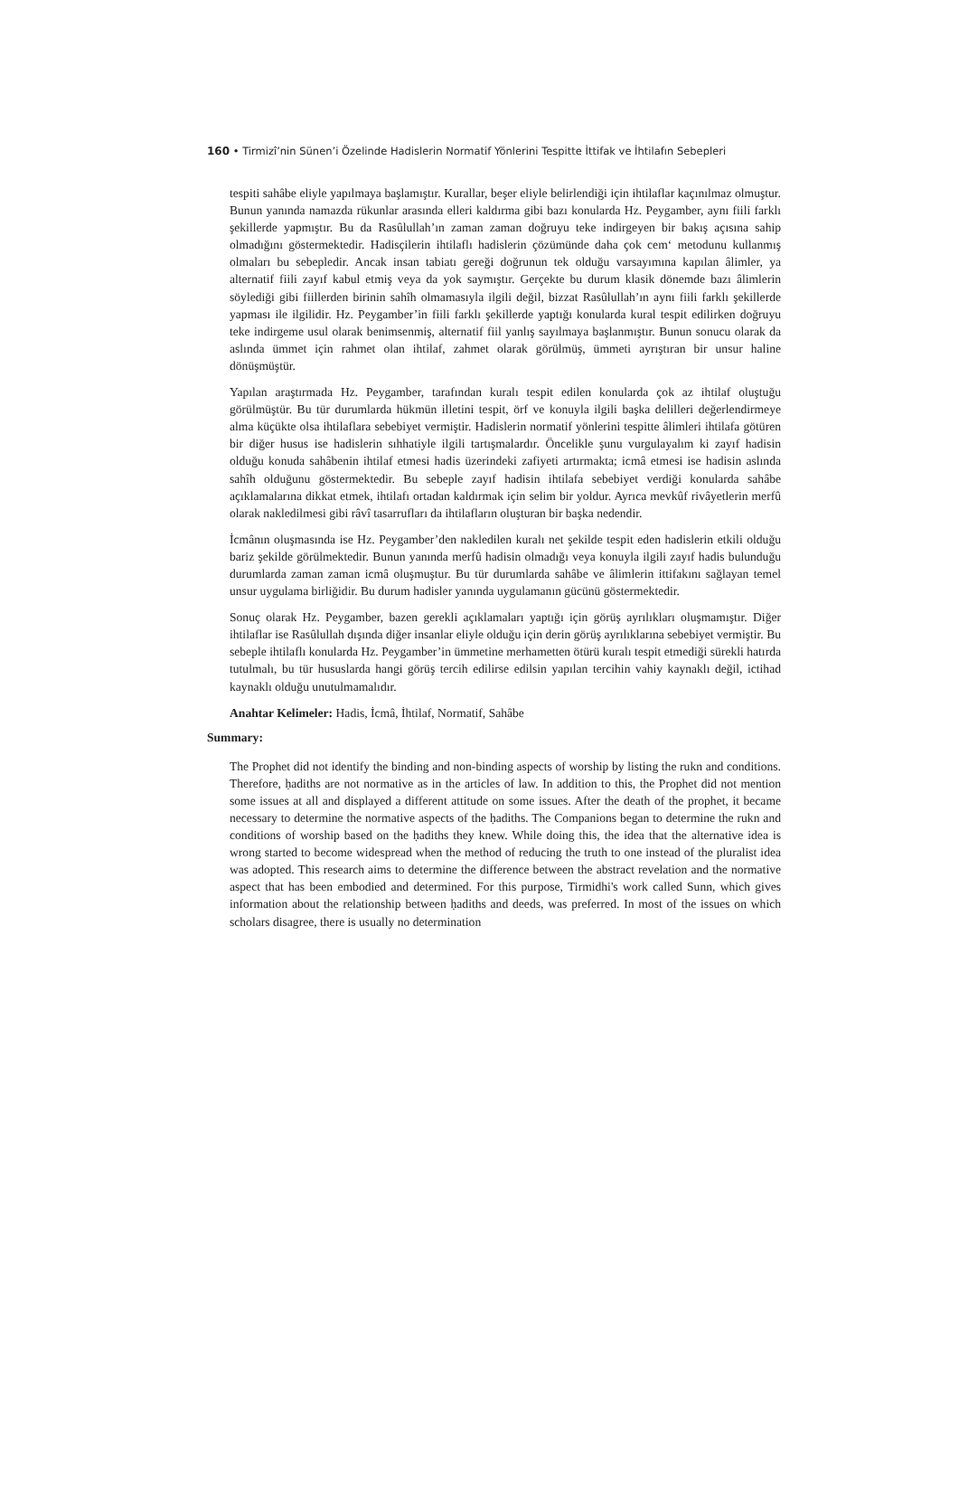160 • Tirmizî’nin Sünen’i Özelinde Hadislerin Normatif Yönlerini Tespitte İttifak ve İhtilafın Sebepleri
tespiti sahâbe eliyle yapılmaya başlamıştır. Kurallar, beşer eliyle belirlendiği için ihtilaflar kaçınılmaz olmuştur. Bunun yanında namazda rükunlar arasında elleri kaldırma gibi bazı konularda Hz. Peygamber, aynı fiili farklı şekillerde yapmıştır. Bu da Rasûlullah’ın zaman zaman doğruyu teke indirgeyen bir bakış açısına sahip olmadığını göstermektedir. Hadisçilerin ihtilaflı hadislerin çözümünde daha çok cem‘ metodunu kullanmış olmaları bu sebepledir. Ancak insan tabiatı gereği doğrunun tek olduğu varsayımına kapılan âlimler, ya alternatif fiili zayıf kabul etmiş veya da yok saymıştır. Gerçekte bu durum klasik dönemde bazı âlimlerin söylediği gibi fiillerden birinin sahîh olmamasıyla ilgili değil, bizzat Rasûlullah’ın aynı fiili farklı şekillerde yapması ile ilgilidir. Hz. Peygamber’in fiili farklı şekillerde yaptığı konularda kural tespit edilirken doğruyu teke indirgeme usul olarak benimsenmiş, alternatif fiil yanlış sayılmaya başlanmıştır. Bunun sonucu olarak da aslında ümmet için rahmet olan ihtilaf, zahmet olarak görülmüş, ümmeti ayrıştıran bir unsur haline dönüşmüştür.
Yapılan araştırmada Hz. Peygamber, tarafından kuralı tespit edilen konularda çok az ihtilaf oluştuğu görülmüştür. Bu tür durumlarda hükmün illetini tespit, örf ve konuyla ilgili başka delilleri değerlendirmeye alma küçükte olsa ihtilaflara sebebiyet vermiştir. Hadislerin normatif yönlerini tespitte âlimleri ihtilafa götüren bir diğer husus ise hadislerin sıhhatiyle ilgili tartışmalardır. Öncelikle şunu vurgulayalım ki zayıf hadisin olduğu konuda sahâbenin ihtilaf etmesi hadis üzerindeki zafiyeti artırmakta; icmâ etmesi ise hadisin aslında sahîh olduğunu göstermektedir. Bu sebeple zayıf hadisin ihtilafa sebebiyet verdiği konularda sahâbe açıklamalarına dikkat etmek, ihtilafı ortadan kaldırmak için selim bir yoldur. Ayrıca mevkûf rivâyetlerin merfû olarak nakledilmesi gibi râvî tasarrufları da ihtilafların oluşturan bir başka nedendir.
İcmânın oluşmasında ise Hz. Peygamber’den nakledilen kuralı net şekilde tespit eden hadislerin etkili olduğu bariz şekilde görülmektedir. Bunun yanında merfû hadisin olmadığı veya konuyla ilgili zayıf hadis bulunduğu durumlarda zaman zaman icmâ oluşmuştur. Bu tür durumlarda sahâbe ve âlimlerin ittifakını sağlayan temel unsur uygulama birliğidir. Bu durum hadisler yanında uygulamanın gücünü göstermektedir.
Sonuç olarak Hz. Peygamber, bazen gerekli açıklamaları yaptığı için görüş ayrılıkları oluşmamıştır. Diğer ihtilaflar ise Rasûlullah dışında diğer insanlar eliyle olduğu için derin görüş ayrılıklarına sebebiyet vermiştir. Bu sebeple ihtilaflı konularda Hz. Peygamber’in ümmetine merhametten ötürü kuralı tespit etmediği sürekli hatırda tutulmalı, bu tür hususlarda hangi görüş tercih edilirse edilsin yapılan tercihin vahiy kaynaklı değil, ictihad kaynaklı olduğu unutulmamalıdır.
Anahtar Kelimeler: Hadis, İcmâ, İhtilaf, Normatif, Sahâbe
Summary:
The Prophet did not identify the binding and non-binding aspects of worship by listing the rukn and conditions. Therefore, ḥadiths are not normative as in the articles of law. In addition to this, the Prophet did not mention some issues at all and displayed a different attitude on some issues. After the death of the prophet, it became necessary to determine the normative aspects of the ḥadiths. The Companions began to determine the rukn and conditions of worship based on the ḥadiths they knew. While doing this, the idea that the alternative idea is wrong started to become widespread when the method of reducing the truth to one instead of the pluralist idea was adopted. This research aims to determine the difference between the abstract revelation and the normative aspect that has been embodied and determined. For this purpose, Tirmidhi's work called Sunn, which gives information about the relationship between ḥadiths and deeds, was preferred. In most of the issues on which scholars disagree, there is usually no determination